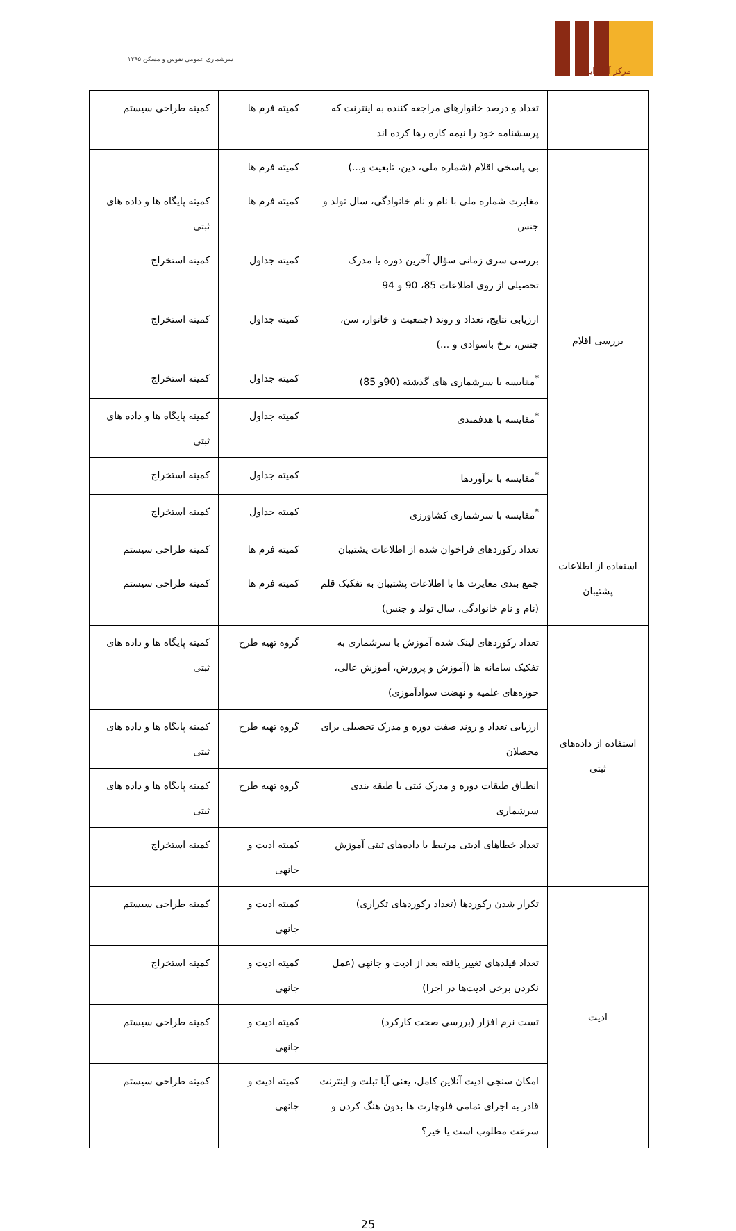۱۳۹۵ سرشماری عمومی نفوس و مسکن
مرکز آمار ایران
| | تعداد و درصد خانوارهای مراجعه کننده به اینترنت که پرسشنامه خود را نیمه کاره رها کرده اند | کمیته فرم ها | کمیته طراحی سیستم |
| بررسی اقلام | بی پاسخی اقلام (شماره ملی، دین، تابعیت و...) | کمیته فرم ها | |
| | مغایرت شماره ملی با نام و نام خانوادگی، سال تولد و جنس | کمیته فرم ها | کمیته پایگاه ها و داده های ثبتی |
| | بررسی سری زمانی سؤال آخرین دوره یا مدرک تحصیلی از روی اطلاعات 85، 90 و 94 | کمیته جداول | کمیته استخراج |
| | ارزیابی نتایج، تعداد و روند (جمعیت و خانوار، سن، جنس، نرخ باسوادی و ...) | کمیته جداول | کمیته استخراج |
| | <sup>*</sup> مقایسه با سرشماری های گذشته (90و 85) | کمیته جداول | کمیته استخراج |
| | <sup>*</sup> مقایسه با هدفمندی | کمیته جداول | کمیته پایگاه ها و داده های ثبتی |
| | <sup>*</sup> مقایسه با برآوردها | کمیته جداول | کمیته استخراج |
| | <sup>*</sup> مقایسه با سرشماری کشاورزی | کمیته جداول | کمیته استخراج |
| استفاده از اطلاعات پشتیبان | تعداد رکوردهای فراخوان شده از اطلاعات پشتیبان | کمیته فرم ها | کمیته طراحی سیستم |
| | جمع بندی مغایرت ها با اطلاعات پشتیبان به تفکیک قلم (نام و نام خانوادگی، سال تولد و جنس) | کمیته فرم ها | کمیته طراحی سیستم |
| استفاده از داده‌های ثبتی | تعداد رکوردهای لینک شده آموزش با سرشماری به تفکیک سامانه ها (آموزش و پرورش، آموزش عالی، حوزه‌های علمیه و نهضت سوادآموزی) | گروه تهیه طرح | کمیته پایگاه ها و داده های ثبتی |
| | ارزیابی تعداد و روند صفت دوره و مدرک تحصیلی برای محصلان | گروه تهیه طرح | کمیته پایگاه ها و داده های ثبتی |
| | انطباق طبقات دوره و مدرک ثبتی با طبقه بندی سرشماری | گروه تهیه طرح | کمیته پایگاه ها و داده های ثبتی |
| | تعداد خطاهای ادیتی مرتبط با داده‌های ثبتی آموزش | کمیته ادیت و جانهی | کمیته استخراج |
| ادیت | تکرار شدن رکوردها (تعداد رکوردهای تکراری) | کمیته ادیت و جانهی | کمیته طراحی سیستم |
| | تعداد فیلدهای تغییر یافته بعد از ادیت و جانهی (عمل نکردن برخی ادیت‌ها در اجرا) | کمیته ادیت و جانهی | کمیته استخراج |
| | تست نرم افزار (بررسی صحت کارکرد) | کمیته ادیت و جانهی | کمیته طراحی سیستم |
| | امکان سنجی ادیت آنلاین کامل، یعنی آیا تبلت و اینترنت قادر به اجرای تمامی فلوچارت ها بدون هنگ کردن و سرعت مطلوب است یا خیر؟ | کمیته ادیت و جانهی | کمیته طراحی سیستم |
25